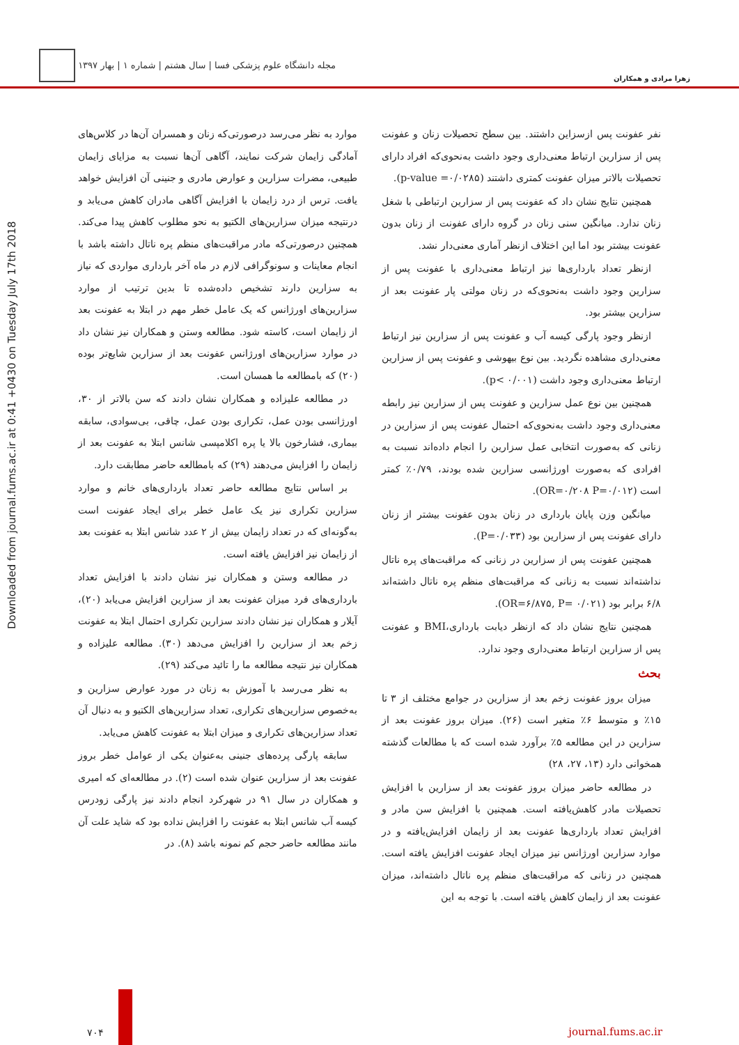زهرا مرادی و همکاران مجله دانشگاه علوم پزشکی فسا | سال هشتم | شماره ۱ | بهار ۱۳۹۷
Downloaded from journal.fums.ac.ir at 0:41 +0430 on Tuesday July 17th 2018
نفر عفونت پس ازسزاین داشتند. بین سطح تحصیلات زنان و عفونت پس از سزارین ارتباط معنی‌داری وجود داشت به‌نحوی‌که افراد دارای تحصیلات بالاتر میزان عفونت کمتری داشتند (p-value =۰/۰۲۸۵).
همچنین نتایج نشان داد که عفونت پس از سزارین ارتباطی با شغل زنان ندارد. میانگین سنی زنان در گروه دارای عفونت از زنان بدون عفونت بیشتر بود اما این اختلاف ازنظر آماری معنی‌دار نشد.
ازنظر تعداد بارداری‌ها نیز ارتباط معنی‌داری با عفونت پس از سزارین وجود داشت به‌نحوی‌که در زنان مولتی پار عفونت بعد از سزارین بیشتر بود.
ازنظر وجود پارگی کیسه آب و عفونت پس از سزارین نیز ارتباط معنی‌داری مشاهده نگردید. بین نوع بیهوشی و عفونت پس از سزارین ارتباط معنی‌داری وجود داشت (p< ۰/۰۰۱).
همچنین بین نوع عمل سزارین و عفونت پس از سزارین نیز رابطه معنی‌داری وجود داشت به‌نحوی‌که احتمال عفونت پس از سزارین در زنانی که به‌صورت انتخابی عمل سزارین را انجام داده‌اند نسبت به افرادی که به‌صورت اورژانسی سزارین شده بودند، ۰/۷۹٪ کمتر است (OR=۰/۲۰۸ P=۰/۰۱۲).
میانگین وزن پایان بارداری در زنان بدون عفونت بیشتر از زنان دارای عفونت پس از سزارین بود (P=۰/۰۳۳).
همچنین عفونت پس از سزارین در زنانی که مراقبت‌های پره ناتال نداشته‌اند نسبت به زنانی که مراقبت‌های منظم پره ناتال داشته‌اند ۶/۸ برابر بود (OR=۶/۸۷۵, P= ۰/۰۲۱).
همچنین نتایج نشان داد که ازنظر دیابت بارداری،BMI و عفونت پس از سزارین ارتباط معنی‌داری وجود ندارد.
بحث
میزان بروز عفونت زخم بعد از سزارین در جوامع مختلف از ۳ تا ۱۵٪ و متوسط ۶٪ متغیر است (۲۶). میزان بروز عفونت بعد از سزارین در این مطالعه ۵٪ برآورد شده است که با مطالعات گذشته همخوانی دارد (۱۳، ۲۷، ۲۸)
در مطالعه حاضر میزان بروز عفونت بعد از سزارین با افزایش تحصیلات مادر کاهش‌یافته است. همچنین با افزایش سن مادر و افزایش تعداد بارداری‌ها عفونت بعد از زایمان افزایش‌یافته و در موارد سزارین اورژانس نیز میزان ایجاد عفونت افزایش یافته است. همچنین در زنانی که مراقبت‌های منظم پره ناتال داشته‌اند، میزان عفونت بعد از زایمان کاهش یافته است. با توجه به این
موارد به نظر می‌رسد درصورتی‌که زنان و همسران آن‌ها در کلاس‌های آمادگی زایمان شرکت نمایند، آگاهی آن‌ها نسبت به مزایای زایمان طبیعی، مضرات سزارین و عوارض مادری و جنینی آن افزایش خواهد یافت. ترس از درد زایمان با افزایش آگاهی مادران کاهش می‌یابد و درنتیجه میزان سزارین‌های الکتیو به نحو مطلوب کاهش پیدا می‌کند. همچنین درصورتی‌که مادر مراقبت‌های منظم پره ناتال داشته باشد با انجام معاینات و سونوگرافی لازم در ماه آخر بارداری مواردی که نیاز به سزارین دارند تشخیص داده‌شده تا بدین ترتیب از موارد سزارین‌های اورژانس که یک عامل خطر مهم در ابتلا به عفونت بعد از زایمان است، کاسته شود. مطالعه وستن و همکاران نیز نشان داد در موارد سزارین‌های اورژانس عفونت بعد از سزارین شایع‌تر بوده (۲۰) که بامطالعه ما همسان است.
در مطالعه علیزاده و همکاران نشان دادند که سن بالاتر از ۳۰، اورژانسی بودن عمل، تکراری بودن عمل، چاقی، بی‌سوادی، سابقه بیماری، فشارخون بالا یا پره اکلامپسی شانس ابتلا به عفونت بعد از زایمان را افزایش می‌دهند (۲۹) که بامطالعه حاضر مطابقت دارد.
بر اساس نتایج مطالعه حاضر تعداد بارداری‌های خانم و موارد سزارین تکراری نیز یک عامل خطر برای ایجاد عفونت است به‌گونه‌ای که در تعداد زایمان بیش از ۲ عدد شانس ابتلا به عفونت بعد از زایمان نیز افزایش یافته است.
در مطالعه وستن و همکاران نیز نشان دادند با افزایش تعداد بارداری‌های فرد میزان عفونت بعد از سزارین افزایش می‌یابد (۲۰)، آیلار و همکاران نیز نشان دادند سزارین تکراری احتمال ابتلا به عفونت زخم بعد از سزارین را افزایش می‌دهد (۳۰). مطالعه علیزاده و همکاران نیز نتیجه مطالعه ما را تائید می‌کند (۲۹).
به نظر می‌رسد با آموزش به زنان در مورد عوارض سزارین و به‌خصوص سزارین‌های تکراری، تعداد سزارین‌های الکتیو و به دنبال آن تعداد سزارین‌های تکراری و میزان ابتلا به عفونت کاهش می‌یابد.
سابقه پارگی پرده‌های جنینی به‌عنوان یکی از عوامل خطر بروز عفونت بعد از سزارین عنوان شده است (۲). در مطالعه‌ای که امیری و همکاران در سال ۹۱ در شهرکرد انجام دادند نیز پارگی زودرس کیسه آب شانس ابتلا به عفونت را افزایش نداده بود که شاید علت آن مانند مطالعه حاضر حجم کم نمونه باشد (۸). در
journal.fums.ac.ir ۷۰۴